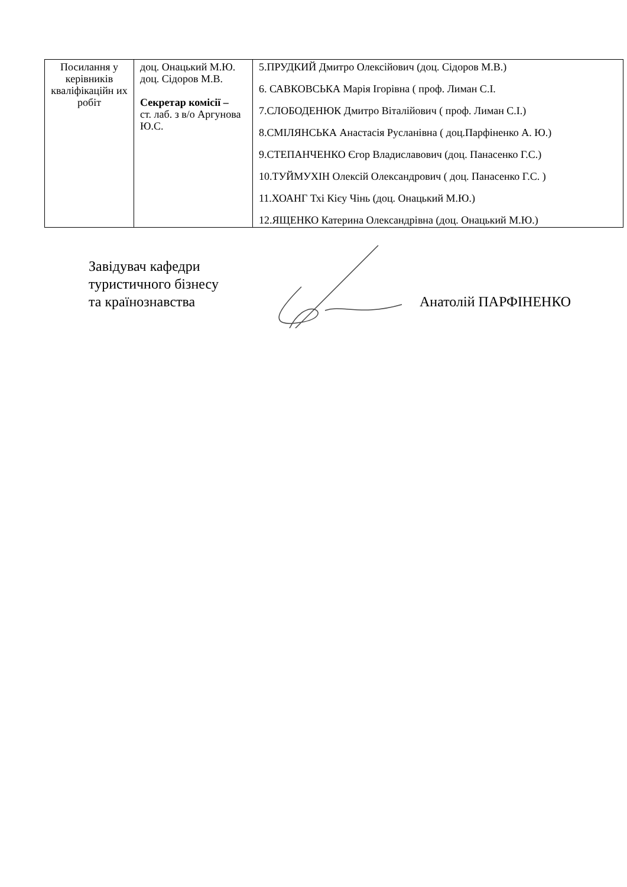| Посилання у керівників кваліфікаційн их робіт | доц. Онацький М.Ю. доц. Сідоров М.В. Секретар комісії – ст. лаб. з в/о Аргунова Ю.С. | 5.ПРУДКИЙ Дмитро Олексійович (доц. Сідоров М.В.) 6. САВКОВСЬКА Марія Ігорівна ( проф. Лиман С.І. 7.СЛОБОДЕНЮК Дмитро Віталійович ( проф. Лиман С.І.) 8.СМІЛЯНСЬКА Анастасія Русланівна ( доц.Парфіненко А. Ю.) 9.СТЕПАНЧЕНКО Єгор Владиславович (доц. Панасенко Г.С.) 10.ТУЙМУХІН Олексій Олександрович ( доц. Панасенко Г.С. ) 11.ХОАНГ Тхі Кієу Чінь (доц. Онацький М.Ю.) 12.ЯЩЕНКО Катерина Олександрівна (доц. Онацький М.Ю.) |
Завідувач кафедри
туристичного бізнесу
та країнознавства
Анатолій ПАРФІНЕНКО